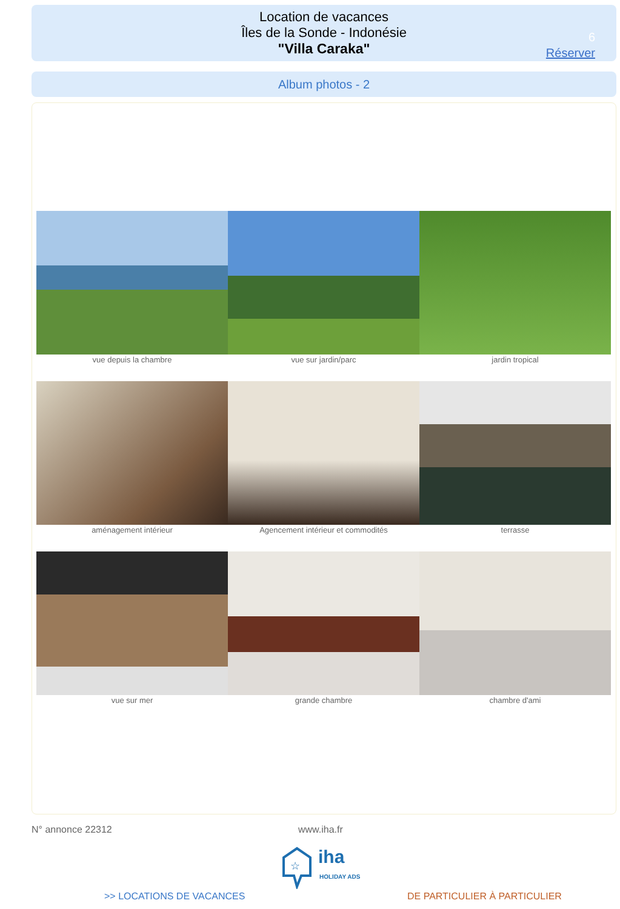Location de vacances
Îles de la Sonde - Indonésie
"Villa Caraka"
6
Réserver
Album photos - 2
vue depuis la chambre
vue sur jardin/parc
jardin tropical
aménagement intérieur
Agencement intérieur et commodités
terrasse
vue sur mer
grande chambre
chambre d'ami
N° annonce 22312 www.iha.fr
☆
iha
HOLIDAY ADS
>> LOCATIONS DE VACANCES DE PARTICULIER À PARTICULIER